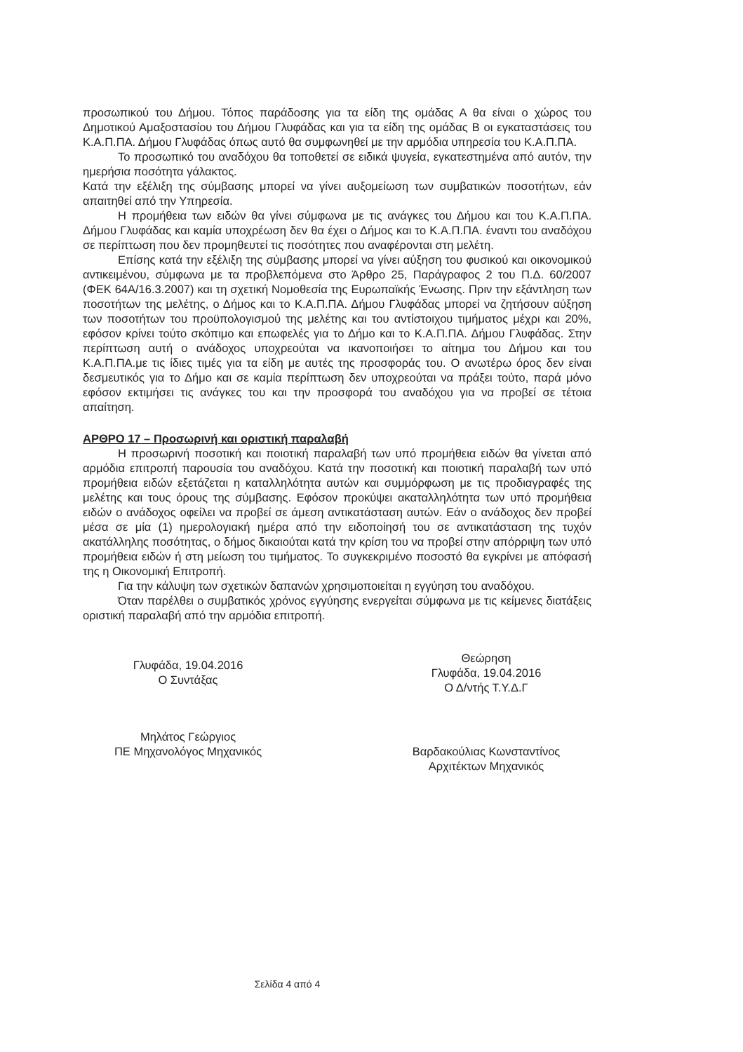προσωπικού του Δήμου. Τόπος παράδοσης για τα είδη της ομάδας Α θα είναι ο χώρος του Δημοτικού Αμαξοστασίου του Δήμου Γλυφάδας και για τα είδη της ομάδας Β οι εγκαταστάσεις του Κ.Α.Π.ΠΑ. Δήμου Γλυφάδας όπως αυτό θα συμφωνηθεί με την αρμόδια υπηρεσία του Κ.Α.Π.ΠΑ.
Το προσωπικό του αναδόχου θα τοποθετεί σε ειδικά ψυγεία, εγκατεστημένα από αυτόν, την ημερήσια ποσότητα γάλακτος.
Κατά την εξέλιξη της σύμβασης μπορεί να γίνει αυξομείωση των συμβατικών ποσοτήτων, εάν απαιτηθεί από την Υπηρεσία.
Η προμήθεια των ειδών θα γίνει σύμφωνα με τις ανάγκες του Δήμου και του Κ.Α.Π.ΠΑ. Δήμου Γλυφάδας και καμία υποχρέωση δεν θα έχει ο Δήμος και το Κ.Α.Π.ΠΑ. έναντι του αναδόχου σε περίπτωση που δεν προμηθευτεί τις ποσότητες που αναφέρονται στη μελέτη.
Επίσης κατά την εξέλιξη της σύμβασης μπορεί να γίνει αύξηση του φυσικού και οικονομικού αντικειμένου, σύμφωνα με τα προβλεπόμενα στο Άρθρο 25, Παράγραφος 2 του Π.Δ. 60/2007 (ΦΕΚ 64Α/16.3.2007) και τη σχετική Νομοθεσία της Ευρωπαϊκής Ένωσης. Πριν την εξάντληση των ποσοτήτων της μελέτης, ο Δήμος και το Κ.Α.Π.ΠΑ. Δήμου Γλυφάδας μπορεί να ζητήσουν αύξηση των ποσοτήτων του προϋπολογισμού της μελέτης και του αντίστοιχου τιμήματος μέχρι και 20%, εφόσον κρίνει τούτο σκόπιμο και επωφελές για το Δήμο και το Κ.Α.Π.ΠΑ. Δήμου Γλυφάδας. Στην περίπτωση αυτή ο ανάδοχος υποχρεούται να ικανοποιήσει το αίτημα του Δήμου και του Κ.Α.Π.ΠΑ.με τις ίδιες τιμές για τα είδη με αυτές της προσφοράς του. Ο ανωτέρω όρος δεν είναι δεσμευτικός για το Δήμο και σε καμία περίπτωση δεν υποχρεούται να πράξει τούτο, παρά μόνο εφόσον εκτιμήσει τις ανάγκες του και την προσφορά του αναδόχου για να προβεί σε τέτοια απαίτηση.
ΑΡΘΡΟ 17 – Προσωρινή και οριστική παραλαβή
Η προσωρινή ποσοτική και ποιοτική παραλαβή των υπό προμήθεια ειδών θα γίνεται από αρμόδια επιτροπή παρουσία του αναδόχου. Κατά την ποσοτική και ποιοτική παραλαβή των υπό προμήθεια ειδών εξετάζεται η καταλληλότητα αυτών και συμμόρφωση με τις προδιαγραφές της μελέτης και τους όρους της σύμβασης. Εφόσον προκύψει ακαταλληλότητα των υπό προμήθεια ειδών ο ανάδοχος οφείλει να προβεί σε άμεση αντικατάσταση αυτών. Εάν ο ανάδοχος δεν προβεί μέσα σε μία (1) ημερολογιακή ημέρα από την ειδοποίησή του σε αντικατάσταση της τυχόν ακατάλληλης ποσότητας, ο δήμος δικαιούται κατά την κρίση του να προβεί στην απόρριψη των υπό προμήθεια ειδών ή στη μείωση του τιμήματος. Το συγκεκριμένο ποσοστό θα εγκρίνει με απόφασή της η Οικονομική Επιτροπή.
Για την κάλυψη των σχετικών δαπανών χρησιμοποιείται η εγγύηση του αναδόχου.
Όταν παρέλθει ο συμβατικός χρόνος εγγύησης ενεργείται σύμφωνα με τις κείμενες διατάξεις οριστική παραλαβή από την αρμόδια επιτροπή.
Γλυφάδα, 19.04.2016
Ο Συντάξας
Μηλάτος Γεώργιος
ΠΕ Μηχανολόγος Μηχανικός
Θεώρηση
Γλυφάδα, 19.04.2016
Ο Δ/ντής Τ.Υ.Δ.Γ
Βαρδακούλιας Κωνσταντίνος
Αρχιτέκτων Μηχανικός
Σελίδα 4 από 4